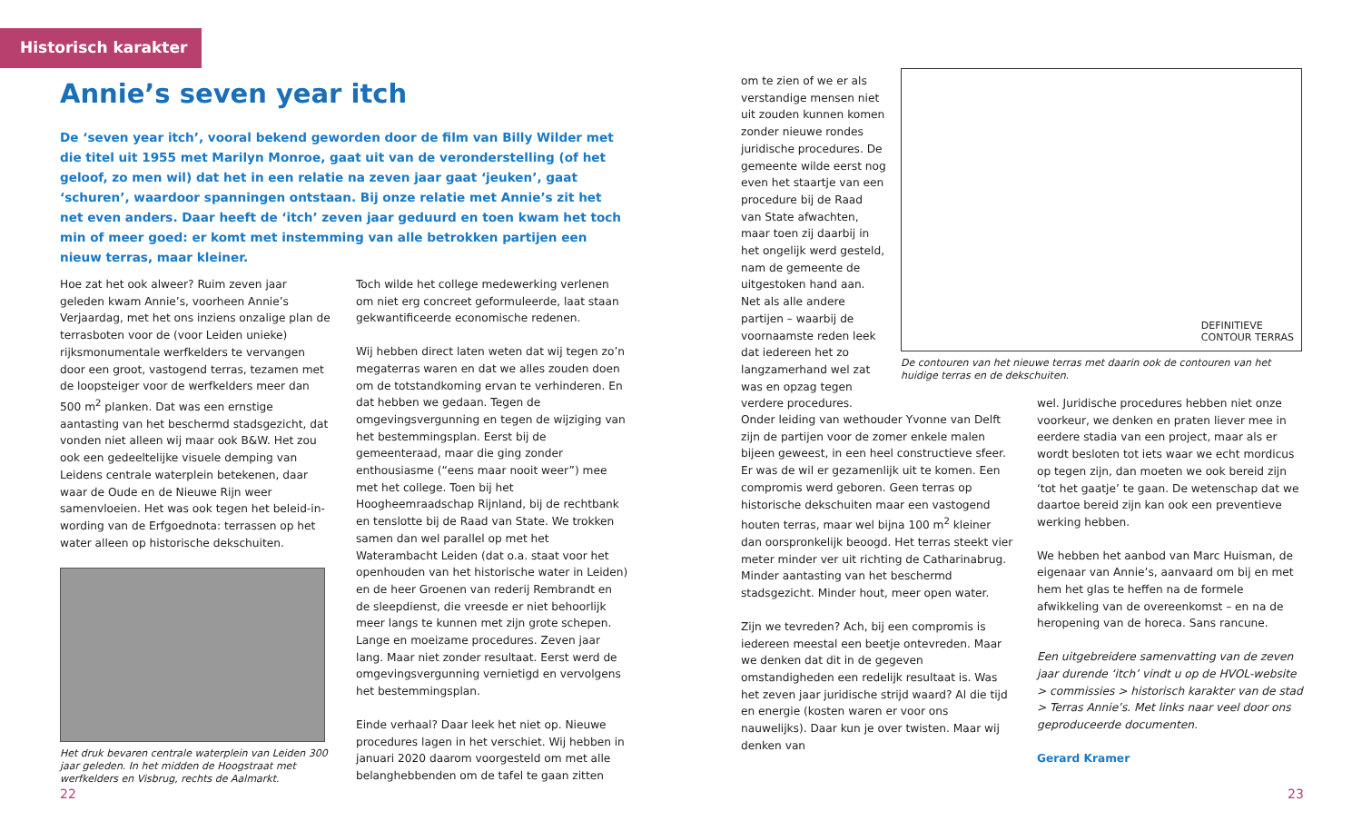Historisch karakter
Annie’s seven year itch
De ‘seven year itch’, vooral bekend geworden door de film van Billy Wilder met die titel uit 1955 met Marilyn Monroe, gaat uit van de veronderstelling (of het geloof, zo men wil) dat het in een relatie na zeven jaar gaat ‘jeuken’, gaat ‘schuren’, waardoor spanningen ontstaan. Bij onze relatie met Annie’s zit het net even anders. Daar heeft de ‘itch’ zeven jaar geduurd en toen kwam het toch min of meer goed: er komt met instemming van alle betrokken partijen een nieuw terras, maar kleiner.
Hoe zat het ook alweer? Ruim zeven jaar geleden kwam Annie’s, voorheen Annie’s Verjaardag, met het ons inziens onzalige plan de terrasboten voor de (voor Leiden unieke) rijksmonumentale werfkelders te vervangen door een groot, vast­ogend terras, tezamen met de loopsteiger voor de werfkelders meer dan 500 m<sup>2</sup> planken. Dat was een ernstige aantasting van het beschermd stadsgezicht, dat vonden niet alleen wij maar ook B&W. Het zou ook een gedeeltelijke visuele demping van Leidens centrale waterplein betekenen, daar waar de Oude en de Nieuwe Rijn weer samenvloeien. Het was ook tegen het beleid-in-wording van de Erfgoednota: terrassen op het water alleen op historische dekschuiten.
Het druk bevaren centrale waterplein van Leiden 300 jaar geleden. In het midden de Hoogstraat met werfkelders en Visbrug, rechts de Aalmarkt.
Toch wilde het college medewerking verlenen om niet erg concreet geformuleerde, laat staan gekwantificeerde economische redenen.
Wij hebben direct laten weten dat wij tegen zo’n megaterras waren en dat we alles zouden doen om de totstandkoming ervan te verhin­deren. En dat hebben we gedaan. Tegen de omgevingsvergunning en tegen de wijziging van het bestemmingsplan. Eerst bij de gemeenteraad, maar die ging zonder enthousiasme (“eens maar nooit weer”) mee met het college. Toen bij het Hoogheemraadschap Rijnland, bij de rechtbank en tenslotte bij de Raad van State. We trokken samen dan wel parallel op met het Waterambacht Leiden (dat o.a. staat voor het openhouden van het historische water in Leiden) en de heer Groenen van rederij Rembrandt en de sleepdienst, die vreesde er niet behoorlijk meer langs te kunnen met zijn grote schepen. Lange en moeizame procedures. Zeven jaar lang. Maar niet zonder resultaat. Eerst werd de omgevingsvergunning vernietigd en vervolgens het bestemmingsplan.
Einde verhaal? Daar leek het niet op. Nieuwe procedures lagen in het verschiet. Wij hebben in januari 2020 daarom voorgesteld om met alle belanghebbenden om de tafel te gaan zitten
om te zien of we er als verstandige mensen niet uit zouden kunnen komen zonder nieuwe rondes juridische procedures. De gemeente wilde eerst nog even het staartje van een procedure bij de Raad van State afwachten, maar toen zij daarbij in het ongelijk werd gesteld, nam de gemeente de uitgestoken hand aan. Net als alle andere partijen – waarbij de voornaamste reden leek dat iedereen het zo langzamerhand wel zat was en opzag tegen verdere procedures.
DEFINITIEVE
CONTOUR TERRAS
De contouren van het nieuwe terras met daarin ook de contouren van het huidige terras en de dekschuiten.
Onder leiding van wethouder Yvonne van Delft zijn de partijen voor de zomer enkele malen bijeen geweest, in een heel constructieve sfeer. Er was de wil er gezamenlijk uit te komen. Een compromis werd geboren. Geen terras op historische dekschuiten maar een vast­ogend houten terras, maar wel bijna 100 m<sup>2</sup> kleiner dan oorspronkelijk beoogd. Het terras steekt vier meter minder ver uit richting de Catharinabrug. Minder aantasting van het beschermd stadsgezicht. Minder hout, meer open water.
Zijn we tevreden? Ach, bij een compromis is iedereen meestal een beetje ontevreden. Maar we denken dat dit in de gegeven omstandigheden een redelijk resultaat is. Was het zeven jaar juridische strijd waard? Al die tijd en energie (kosten waren er voor ons nauwelijks). Daar kun je over twisten. Maar wij denken van
wel. Juridische procedures hebben niet onze voorkeur, we denken en praten liever mee in eerdere stadia van een project, maar als er wordt besloten tot iets waar we echt mordicus op tegen zijn, dan moeten we ook bereid zijn ‘tot het gaatje’ te gaan. De wetenschap dat we daartoe bereid zijn kan ook een preventieve werking hebben.
We hebben het aanbod van Marc Huisman, de eigenaar van Annie’s, aanvaard om bij en met hem het glas te heffen na de formele afwikkeling van de overeenkomst – en na de heropening van de horeca. Sans rancune.
Een uitgebreidere samenvatting van de zeven jaar durende ‘itch’ vindt u op de HVOL-website > commissies > historisch karakter van de stad > Terras Annie’s. Met links naar veel door ons geproduceerde documenten.
Gerard Kramer
22 23